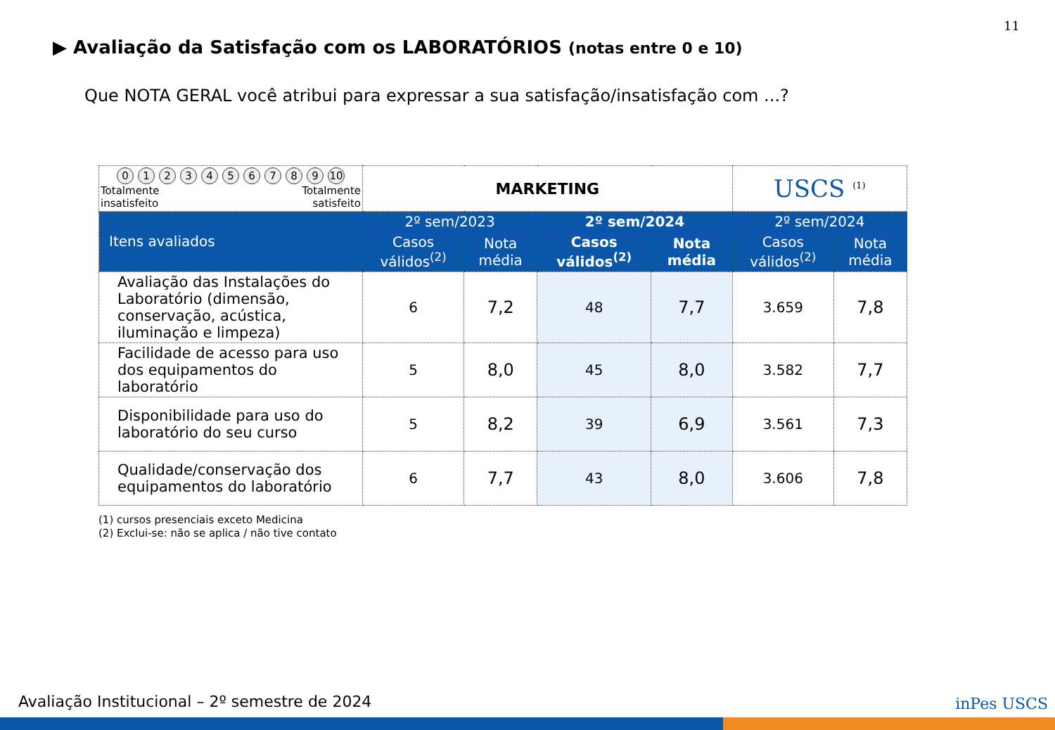11
▶ Avaliação da Satisfação com os LABORATÓRIOS (notas entre 0 e 10)
Que NOTA GERAL você atribui para expressar a sua satisfação/insatisfação com ...?
| 0 1 2 3 4 5 6 7 8 9 10 Totalmente insatisfeito Totalmente satisfeito | MARKETING | | | | USCS <sup>(1)</sup> | |
| Itens avaliados | 2º sem/2023 | | 2º sem/2024 | | 2º sem/2024 | |
| | Casos válidos<sup>(2)</sup> | Nota média | Casos válidos<sup>(2)</sup> | Nota média | Casos válidos<sup>(2)</sup> | Nota média |
| Avaliação das Instalações do Laboratório (dimensão, conservação, acústica, iluminação e limpeza) | 6 | 7,2 | 48 | 7,7 | 3.659 | 7,8 |
| Facilidade de acesso para uso dos equipamentos do laboratório | 5 | 8,0 | 45 | 8,0 | 3.582 | 7,7 |
| Disponibilidade para uso do laboratório do seu curso | 5 | 8,2 | 39 | 6,9 | 3.561 | 7,3 |
| Qualidade/conservação dos equipamentos do laboratório | 6 | 7,7 | 43 | 8,0 | 3.606 | 7,8 |
(1) cursos presenciais exceto Medicina
(2) Exclui-se: não se aplica / não tive contato
Avaliação Institucional – 2º semestre de 2024
inPes USCS